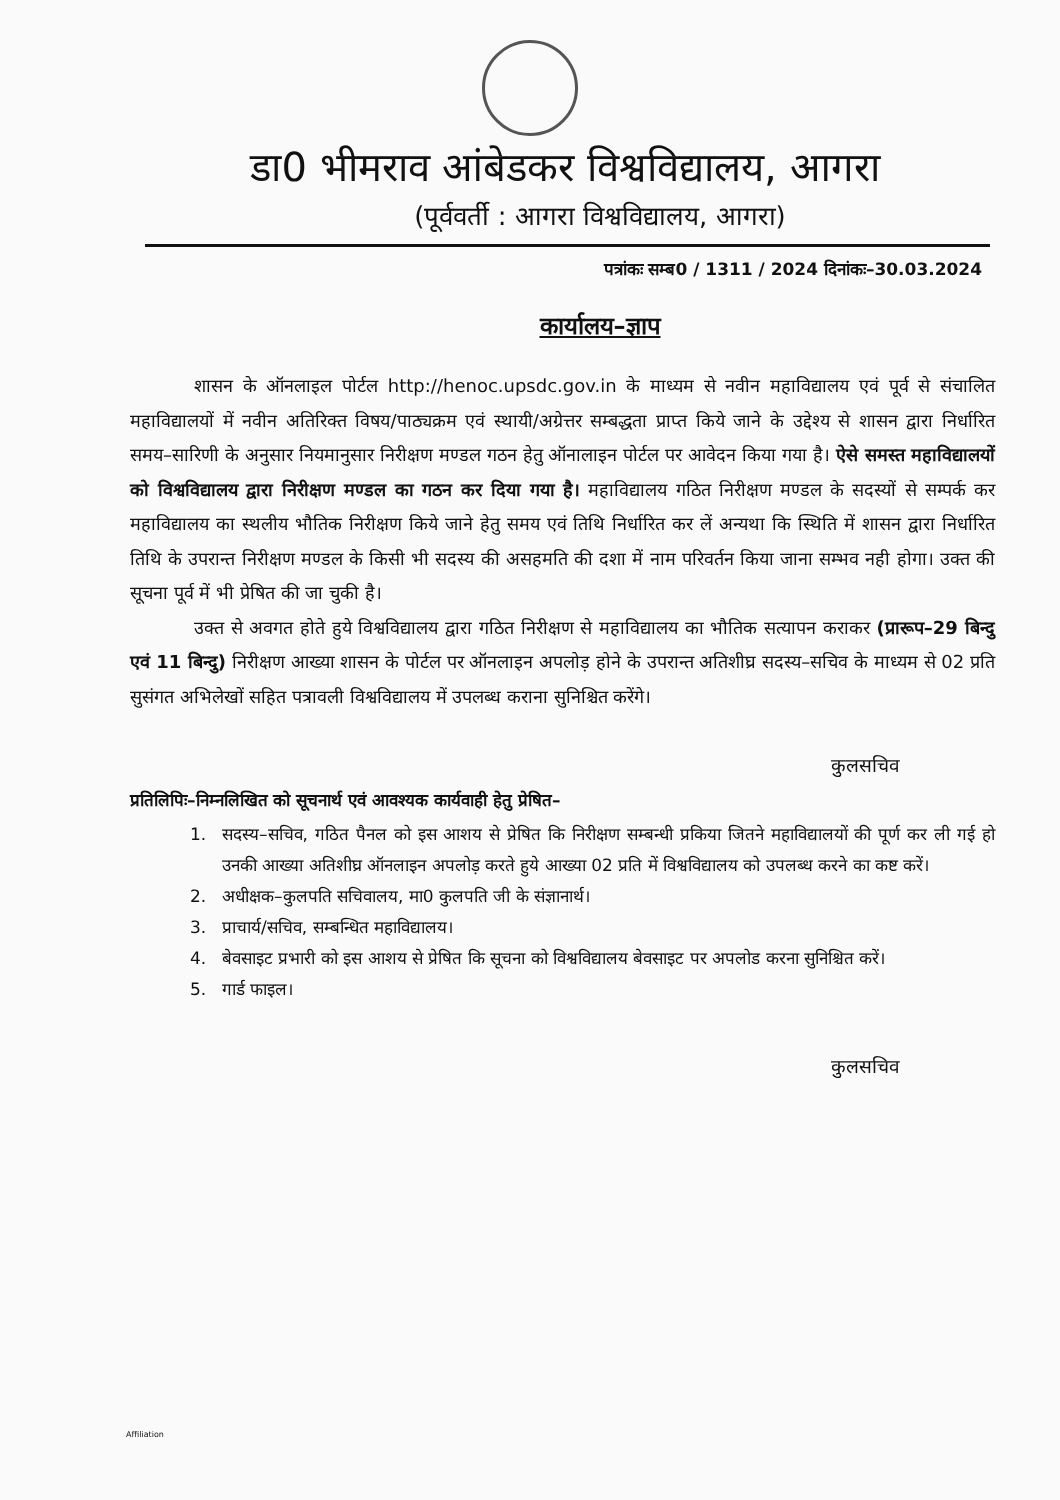डा0 भीमराव आंबेडकर विश्वविद्यालय, आगरा
(पूर्ववर्ती : आगरा विश्वविद्यालय, आगरा)
पत्रांकः सम्ब0 / 1311 / 2024 दिनांकः–30.03.2024
कार्यालय–ज्ञाप
शासन के ऑनलाइल पोर्टल http://henoc.upsdc.gov.in के माध्यम से नवीन महाविद्यालय एवं पूर्व से संचालित महाविद्यालयों में नवीन अतिरिक्त विषय/पाठ्यक्रम एवं स्थायी/अग्रेत्तर सम्बद्धता प्राप्त किये जाने के उद्देश्य से शासन द्वारा निर्धारित समय–सारिणी के अनुसार नियमानुसार निरीक्षण मण्डल गठन हेतु ऑनालाइन पोर्टल पर आवेदन किया गया है। ऐसे समस्त महाविद्यालयों को विश्वविद्यालय द्वारा निरीक्षण मण्डल का गठन कर दिया गया है। महाविद्यालय गठित निरीक्षण मण्डल के सदस्यों से सम्पर्क कर महाविद्यालय का स्थलीय भौतिक निरीक्षण किये जाने हेतु समय एवं तिथि निर्धारित कर लें अन्यथा कि स्थिति में शासन द्वारा निर्धारित तिथि के उपरान्त निरीक्षण मण्डल के किसी भी सदस्य की असहमति की दशा में नाम परिवर्तन किया जाना सम्भव नही होगा। उक्त की सूचना पूर्व में भी प्रेषित की जा चुकी है।
उक्त से अवगत होते हुये विश्वविद्यालय द्वारा गठित निरीक्षण से महाविद्यालय का भौतिक सत्यापन कराकर (प्रारूप–29 बिन्दु एवं 11 बिन्दु) निरीक्षण आख्या शासन के पोर्टल पर ऑनलाइन अपलोड़ होने के उपरान्त अतिशीघ्र सदस्य–सचिव के माध्यम से 02 प्रति सुसंगत अभिलेखों सहित पत्रावली विश्वविद्यालय में उपलब्ध कराना सुनिश्चित करेंगे।
कुलसचिव
प्रतिलिपिः–निम्नलिखित को सूचनार्थ एवं आवश्यक कार्यवाही हेतु प्रेषित–
1. सदस्य–सचिव, गठित पैनल को इस आशय से प्रेषित कि निरीक्षण सम्बन्धी प्रकिया जितने महाविद्यालयों की पूर्ण कर ली गई हो उनकी आख्या अतिशीघ्र ऑनलाइन अपलोड़ करते हुये आख्या 02 प्रति में विश्वविद्यालय को उपलब्ध करने का कष्ट करें।
2. अधीक्षक–कुलपति सचिवालय, मा0 कुलपति जी के संज्ञानार्थ।
3. प्राचार्य/सचिव, सम्बन्धित महाविद्यालय।
4. बेवसाइट प्रभारी को इस आशय से प्रेषित कि सूचना को विश्वविद्यालय बेवसाइट पर अपलोड करना सुनिश्चित करें।
5. गार्ड फाइल।
कुलसचिव
Affiliation